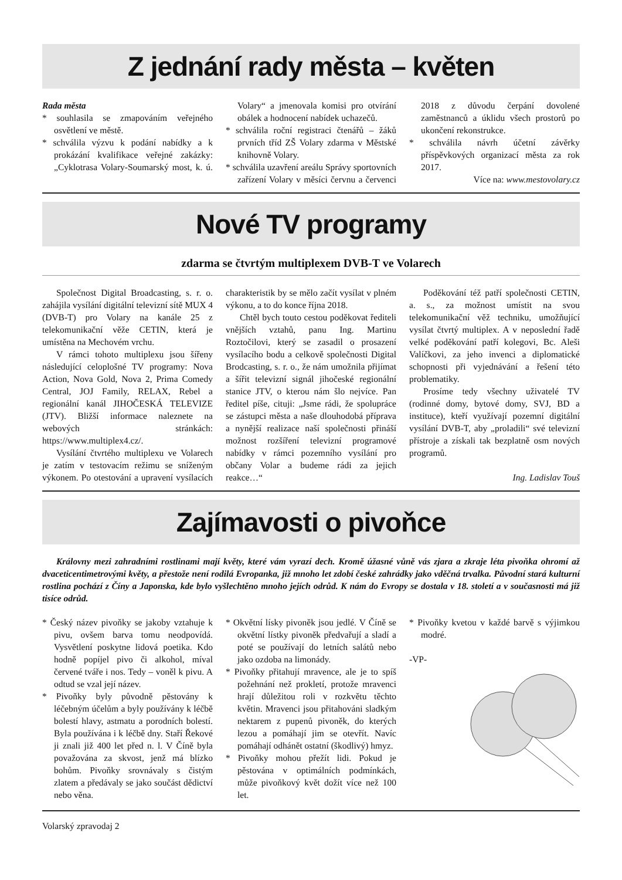Z jednání rady města – květen
Rada města
* souhlasila se zmapováním veřejného osvětlení ve městě.
* schválila výzvu k podání nabídky a k prokázání kvalifikace veřejné zakázky: „Cyklotrasa Volary-Soumarský most, k. ú. Volary“ a jmenovala komisi pro otvírání obálek a hodnocení nabídek uchazečů.
* schválila roční registraci čtenářů – žáků prvních tříd ZŠ Volary zdarma v Městské knihovně Volary.
* schválila uzavření areálu Správy sportovních zařízení Volary v měsíci červnu a červenci 2018 z důvodu čerpání dovolené zaměstnanců a úklidu všech prostorů po ukončení rekonstrukce.
* schválila návrh účetní závěrky příspěvkových organizací města za rok 2017.
Více na: www.mestovolary.cz
Nové TV programy
zdarma se čtvrtým multiplexem DVB-T ve Volarech
Společnost Digital Broadcasting, s. r. o. zahájila vysílání digitální televizní sítě MUX 4 (DVB-T) pro Volary na kanále 25 z telekomunikační věže CETIN, která je umístěna na Mechovém vrchu.
V rámci tohoto multiplexu jsou šířeny následující celoplošné TV programy: Nova Action, Nova Gold, Nova 2, Prima Comedy Central, JOJ Family, RELAX, Rebel a regionální kanál JIHOČESKÁ TELEVIZE (JTV). Bližší informace naleznete na webových stránkách: https://www.multiplex4.cz/.
Vysílání čtvrtého multiplexu ve Volarech je zatím v testovacím režimu se sníženým výkonem. Po otestování a upravení vysílacích charakteristik by se mělo začít vysílat v plném výkonu, a to do konce října 2018.
Chtěl bych touto cestou poděkovat řediteli vnějších vztahů, panu Ing. Martinu Roztočilovi, který se zasadil o prosazení vysílacího bodu a celkově společnosti Digital Brodcasting, s. r. o., že nám umožnila přijímat a šířit televizní signál jihočeské regionální stanice JTV, o kterou nám šlo nejvíce. Pan ředitel píše, cituji: „Jsme rádi, že spolupráce se zástupci města a naše dlouhodobá příprava a nynější realizace naší společnosti přináší možnost rozšíření televizní programové nabídky v rámci pozemního vysílání pro občany Volar a budeme rádi za jejich reakce…“
Poděkování též patří společnosti CETIN, a. s., za možnost umístit na svou telekomunikační věž techniku, umožňující vysílat čtvrtý multiplex. A v neposlední řadě velké poděkování patří kolegovi, Bc. Aleši Valíčkovi, za jeho invenci a diplomatické schopnosti při vyjednávání a řešení této problematiky.
Prosíme tedy všechny uživatelé TV (rodinné domy, bytové domy, SVJ, BD a instituce), kteří využívají pozemní digitální vysílání DVB-T, aby „proladili“ své televizní přístroje a získali tak bezplatně osm nových programů.
Ing. Ladislav Touš
Zajímavosti o pivoňce
Královny mezi zahradními rostlinami mají květy, které vám vyrazí dech. Kromě úžasné vůně vás zjara a zkraje léta pivoňka ohromí až dvaceticentimetrovými květy, a přestože není rodilá Evropanka, již mnoho let zdobí české zahrádky jako vděčná trvalka. Původní stará kulturní rostlina pochází z Číny a Japonska, kde bylo vyšlechtěno mnoho jejích odrůd. K nám do Evropy se dostala v 18. století a v současnosti má již tisíce odrůd.
* Český název pivoňky se jakoby vztahuje k pivu, ovšem barva tomu neodpovídá. Vysvětlení poskytne lidová poetika. Kdo hodně popíjel pivo či alkohol, míval červené tváře i nos. Tedy – voněl k pivu. A odtud se vzal její název.
* Pivoňky byly původně pěstovány k léčebným účelům a byly používány k léčbě bolestí hlavy, astmatu a porodních bolestí. Byla používána i k léčbě dny. Staří Řekové ji znali již 400 let před n. l. V Číně byla považována za skvost, jenž má blízko bohům. Pivoňky srovnávaly s čistým zlatem a předávaly se jako součást dědictví nebo věna.
* Okvětní lísky pivoněk jsou jedlé. V Číně se okvětní lístky pivoněk předvařují a sladí a poté se používají do letních salátů nebo jako ozdoba na limonády.
* Pivoňky přitahují mravence, ale je to spíš požehnání než prokletí, protože mravenci hrají důležitou roli v rozkvětu těchto květin. Mravenci jsou přitahováni sladkým nektarem z pupenů pivoněk, do kterých lezou a pomáhají jim se otevřít. Navíc pomáhají odhánět ostatní (škodlivý) hmyz.
* Pivoňky mohou přežít lidi. Pokud je pěstována v optimálních podmínkách, může pivoňkový květ dožít více než 100 let.
* Pivoňky kvetou v každé barvě s výjimkou modré.
-VP-
Volarský zpravodaj 2